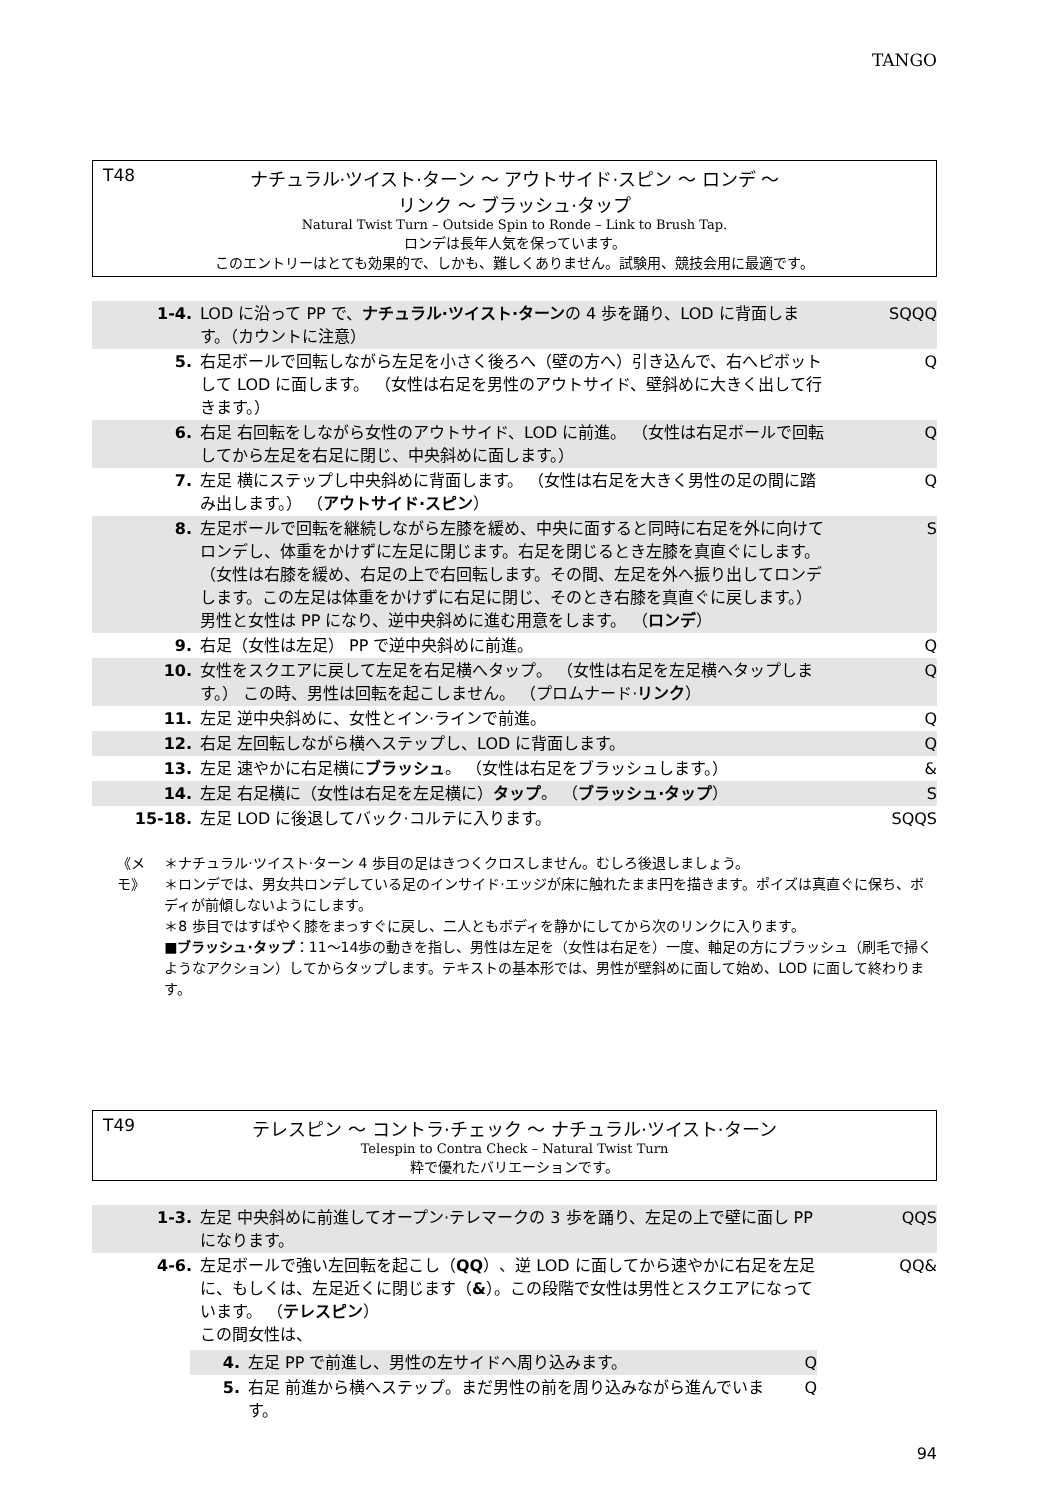TANGO
T48
ナチュラル·ツイスト·ターン ～ アウトサイド·スピン ～ ロンデ ～
リンク ～ ブラッシュ·タップ
Natural Twist Turn – Outside Spin to Ronde – Link to Brush Tap.
ロンデは長年人気を保っています。
このエントリーはとても効果的で、しかも、難しくありません。試験用、競技会用に最適です。
| 1-4. | LOD に沿って PP で、 ナチュラル·ツイスト·ターン の 4 歩を踊り、LOD に背面します。（カウントに注意） | SQQQ |
| 5. | 右足ボールで回転しながら左足を小さく後ろへ（壁の方へ）引き込んで、右へピボットして LOD に面します。 （女性は右足を男性のアウトサイド、壁斜めに大きく出して行きます。） | Q |
| 6. | 右足 右回転をしながら女性のアウトサイド、LOD に前進。 （女性は右足ボールで回転してから左足を右足に閉じ、中央斜めに面します。） | Q |
| 7. | 左足 横にステップし中央斜めに背面します。 （女性は右足を大きく男性の足の間に踏み出します。） （ アウトサイド·スピン ） | Q |
| 8. | 左足ボールで回転を継続しながら左膝を緩め、中央に面すると同時に右足を外に向けてロンデし、体重をかけずに左足に閉じます。右足を閉じるとき左膝を真直ぐにします。 （女性は右膝を緩め、右足の上で右回転します。その間、左足を外へ振り出してロンデします。この左足は体重をかけずに右足に閉じ、そのとき右膝を真直ぐに戻します。） 男性と女性は PP になり、逆中央斜めに進む用意をします。 （ ロンデ ） | S |
| 9. | 右足（女性は左足） PP で逆中央斜めに前進。 | Q |
| 10. | 女性をスクエアに戻して左足を右足横へタップ。 （女性は右足を左足横へタップします。） この時、男性は回転を起こしません。 （プロムナード· リンク ） | Q |
| 11. | 左足 逆中央斜めに、女性とイン·ラインで前進。 | Q |
| 12. | 右足 左回転しながら横へステップし、LOD に背面します。 | Q |
| 13. | 左足 速やかに右足横に ブラッシュ 。 （女性は右足をブラッシュします。） | & |
| 14. | 左足 右足横に（女性は右足を左足横に） タップ 。 （ ブラッシュ·タップ ） | S |
| 15-18. | 左足 LOD に後退してバック·コルテに入ります。 | SQQS |
《メモ》 ＊ナチュラル·ツイスト·ターン 4 歩目の足はきつくクロスしません。むしろ後退しましょう。
＊ロンデでは、男女共ロンデしている足のインサイド·エッジが床に触れたまま円を描きます。ポイズは真直ぐに保ち、ボディが前傾しないようにします。
＊8 歩目ではすばやく膝をまっすぐに戻し、二人ともボディを静かにしてから次のリンクに入ります。
■ブラッシュ·タップ：11～14歩の動きを指し、男性は左足を（女性は右足を）一度、軸足の方にブラッシュ（刷毛で掃くようなアクション）してからタップします。テキストの基本形では、男性が壁斜めに面して始め、LOD に面して終わります。
T49
テレスピン ～ コントラ·チェック ～ ナチュラル·ツイスト·ターン
Telespin to Contra Check – Natural Twist Turn
粋で優れたバリエーションです。
| 1-3. | 左足 中央斜めに前進してオープン·テレマークの 3 歩を踊り、左足の上で壁に面し PP になります。 | QQS |
| 4-6. | 左足ボールで強い左回転を起こし（ QQ ）、逆 LOD に面してから速やかに右足を左足に、もしくは、左足近くに閉じます（ & ）。この段階で女性は男性とスクエアになっています。 （ テレスピン ） この間女性は、 / 4. / 左足 PP で前進し、男性の左サイドへ周り込みます。 / Q / / 5. / 右足 前進から横へステップ。まだ男性の前を周り込みながら進んでいます。 / Q / | QQ& |
94